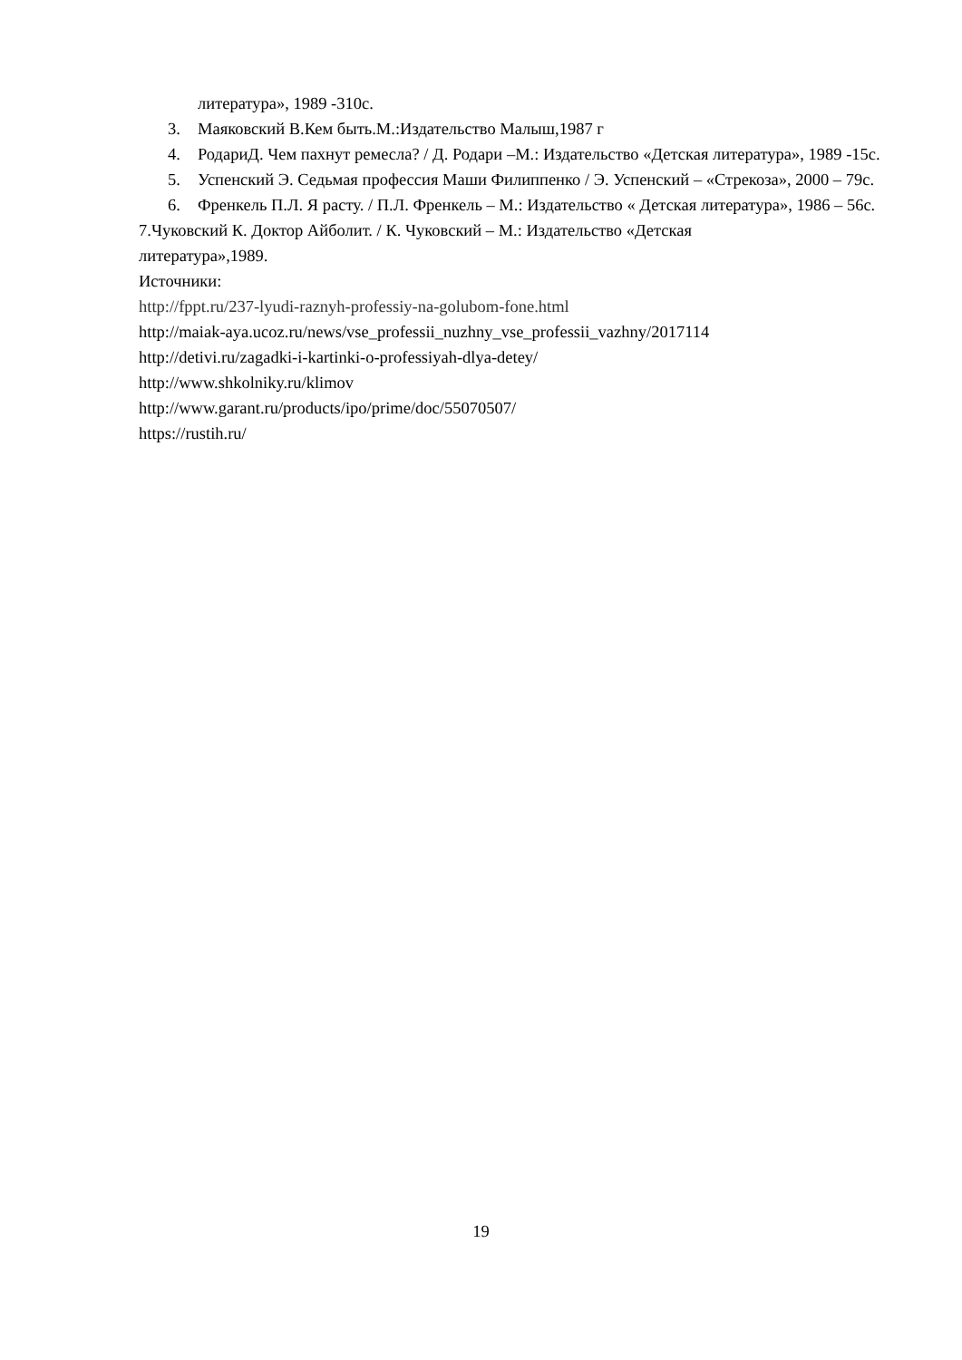литература», 1989 -310с.
3. Маяковский В.Кем быть.М.:Издательство Малыш,1987 г
4. РодариД. Чем пахнут ремесла? / Д. Родари –М.: Издательство «Детская литература», 1989 -15с.
5. Успенский Э. Седьмая профессия Маши Филиппенко / Э. Успенский – «Стрекоза», 2000 – 79с.
6. Френкель П.Л. Я расту. / П.Л. Френкель – М.: Издательство « Детская литература», 1986 – 56с.
7.Чуковский К. Доктор Айболит. / К. Чуковский – М.: Издательство «Детская
литература»,1989.
Источники:
http://fppt.ru/237-lyudi-raznyh-professiy-na-golubom-fone.html
http://maiak-aya.ucoz.ru/news/vse_professii_nuzhny_vse_professii_vazhny/2017114
http://detivi.ru/zagadki-i-kartinki-o-professiyah-dlya-detey/
http://www.shkolniky.ru/klimov
http://www.garant.ru/products/ipo/prime/doc/55070507/
https://rustih.ru/
19